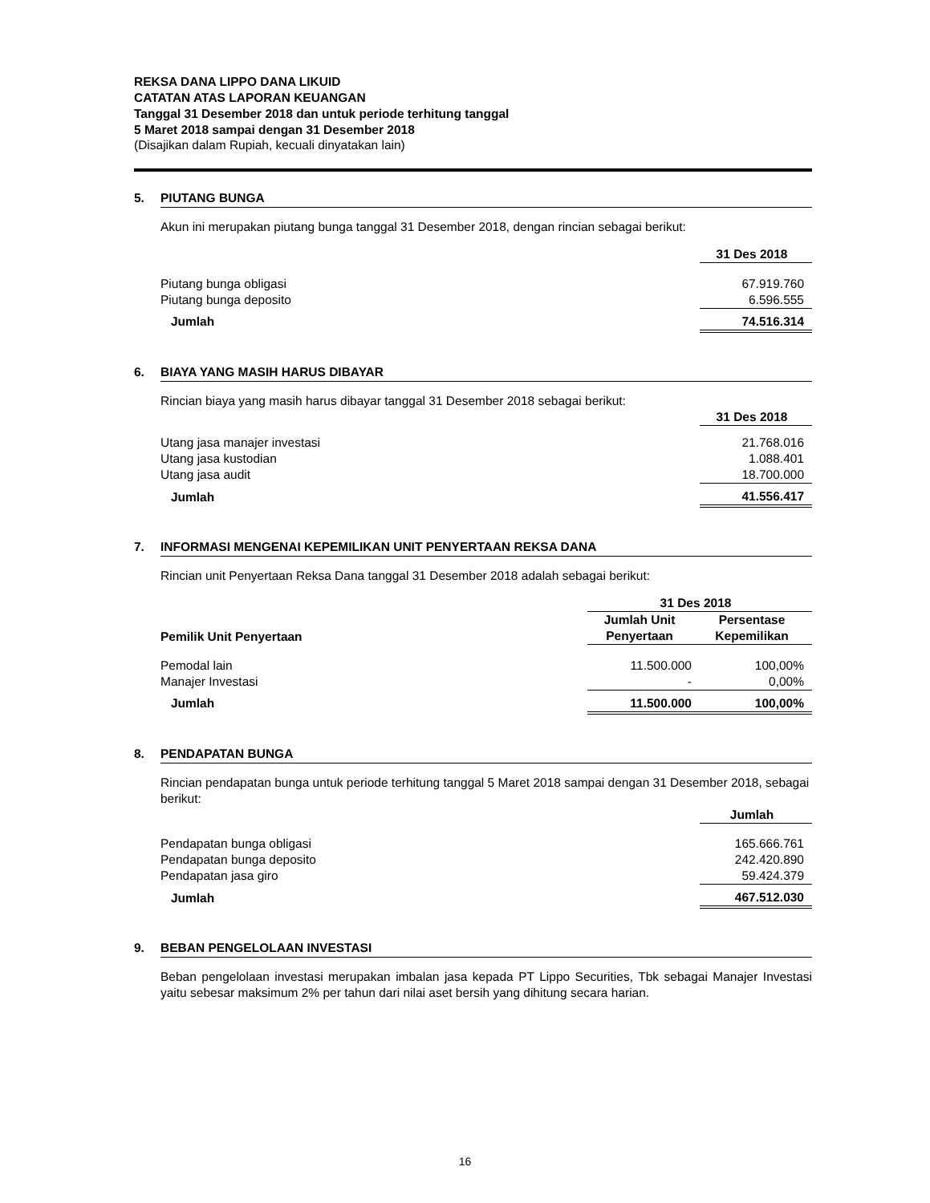REKSA DANA LIPPO DANA LIKUID
CATATAN ATAS LAPORAN KEUANGAN
Tanggal 31 Desember 2018 dan untuk periode terhitung tanggal
5 Maret 2018 sampai dengan 31 Desember 2018
(Disajikan dalam Rupiah, kecuali dinyatakan lain)
5. PIUTANG BUNGA
Akun ini merupakan piutang bunga tanggal 31 Desember 2018, dengan rincian sebagai berikut:
| | 31 Des 2018 |
| --- | --- |
| Piutang bunga obligasi | 67.919.760 |
| Piutang bunga deposito | 6.596.555 |
| Jumlah | 74.516.314 |
6. BIAYA YANG MASIH HARUS DIBAYAR
Rincian biaya yang masih harus dibayar tanggal 31 Desember 2018 sebagai berikut:
| | 31 Des 2018 |
| --- | --- |
| Utang jasa manajer investasi | 21.768.016 |
| Utang jasa kustodian | 1.088.401 |
| Utang jasa audit | 18.700.000 |
| Jumlah | 41.556.417 |
7. INFORMASI MENGENAI KEPEMILIKAN UNIT PENYERTAAN REKSA DANA
Rincian unit Penyertaan Reksa Dana tanggal 31 Desember 2018 adalah sebagai berikut:
| | 31 Des 2018 | |
| --- | --- | --- |
| Pemilik Unit Penyertaan | Jumlah Unit Penyertaan | Persentase Kepemilikan |
| Pemodal lain | 11.500.000 | 100,00% |
| Manajer Investasi | - | 0,00% |
| Jumlah | 11.500.000 | 100,00% |
8. PENDAPATAN BUNGA
Rincian pendapatan bunga untuk periode terhitung tanggal 5 Maret 2018 sampai dengan 31 Desember 2018, sebagai berikut:
| | Jumlah |
| --- | --- |
| Pendapatan bunga obligasi | 165.666.761 |
| Pendapatan bunga deposito | 242.420.890 |
| Pendapatan jasa giro | 59.424.379 |
| Jumlah | 467.512.030 |
9. BEBAN PENGELOLAAN INVESTASI
Beban pengelolaan investasi merupakan imbalan jasa kepada PT Lippo Securities, Tbk sebagai Manajer Investasi yaitu sebesar maksimum 2% per tahun dari nilai aset bersih yang dihitung secara harian.
16